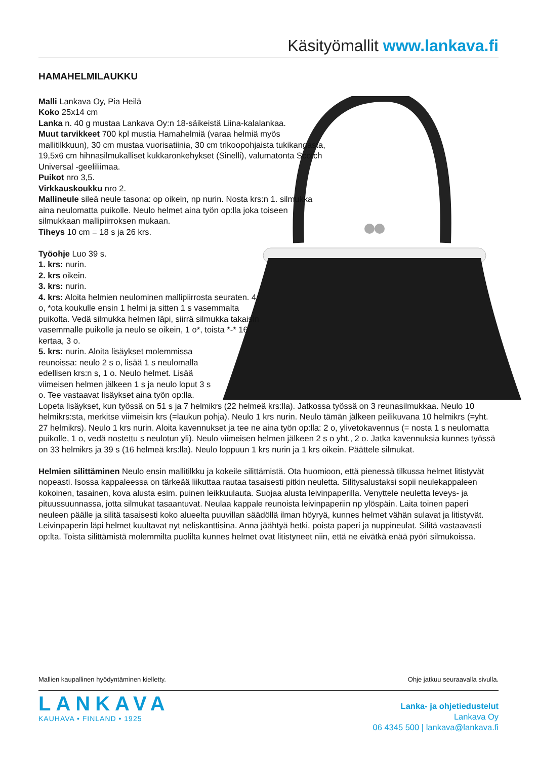Käsityömallit www.lankava.fi
HAMAHELMILAUKKU
Malli Lankava Oy, Pia Heilä
Koko 25x14 cm
Lanka n. 40 g mustaa Lankava Oy:n 18-säikeistä Liina-kalalankaa.
Muut tarvikkeet 700 kpl mustia Hamahelmiä (varaa helmiä myös mallitilkkuun), 30 cm mustaa vuorisatiinia, 30 cm trikoopohjaista tukikangasta, 19,5x6 cm hihnasilmukalliset kukkaronkehykset (Sinelli), valumatonta Scotch Universal -geeliliimaa.
Puikot nro 3,5.
Virkkauskoukku nro 2.
Mallineule sileä neule tasona: op oikein, np nurin. Nosta krs:n 1. silmukka aina neulomatta puikolle. Neulo helmet aina työn op:lla joka toiseen silmukkaan mallipiirroksen mukaan.
Tiheys 10 cm = 18 s ja 26 krs.
Työohje Luo 39 s.
1. krs: nurin.
2. krs oikein.
3. krs: nurin.
4. krs: Aloita helmien neulominen mallipiirrosta seuraten. 4 o, *ota koukulle ensin 1 helmi ja sitten 1 s vasemmalta puikolta. Vedä silmukka helmen läpi, siirrä silmukka takaisin vasemmalle puikolle ja neulo se oikein, 1 o*, toista *-* 16 kertaa, 3 o.
5. krs: nurin. Aloita lisäykset molemmissa reunoissa: neulo 2 s o, lisää 1 s neulomalla edellisen krs:n s, 1 o. Neulo helmet. Lisää viimeisen helmen jälkeen 1 s ja neulo loput 3 s o. Tee vastaavat lisäykset aina työn op:lla. Lopeta lisäykset, kun työssä on 51 s ja 7 helmikrs (22 helmeä krs:lla). Jatkossa työssä on 3 reunasilmukkaa. Neulo 10 helmikrs:sta, merkitse viimeisin krs (=laukun pohja). Neulo 1 krs nurin. Neulo tämän jälkeen peilikuvana 10 helmikrs (=yht. 27 helmikrs). Neulo 1 krs nurin. Aloita kavennukset ja tee ne aina työn op:lla: 2 o, ylivetokavennus (= nosta 1 s neulomatta puikolle, 1 o, vedä nostettu s neulotun yli). Neulo viimeisen helmen jälkeen 2 s o yht., 2 o. Jatka kavennuksia kunnes työssä on 33 helmikrs ja 39 s (16 helmeä krs:lla). Neulo loppuun 1 krs nurin ja 1 krs oikein. Päättele silmukat.
Helmien silittäminen Neulo ensin mallitilkku ja kokeile silittämistä. Ota huomioon, että pienessä tilkussa helmet litistyvät nopeasti. Isossa kappaleessa on tärkeää liikuttaa rautaa tasaisesti pitkin neuletta. Silitysalustaksi sopii neulekappaleen kokoinen, tasainen, kova alusta esim. puinen leikkuulauta. Suojaa alusta leivinpaperilla. Venyttele neuletta leveys- ja pituussuunnassa, jotta silmukat tasaantuvat. Neulaa kappale reunoista leivinpaperiin np ylöspäin. Laita toinen paperi neuleen päälle ja silitä tasaisesti koko alueelta puuvillan säädöllä ilman höyryä, kunnes helmet vähän sulavat ja litistyvät. Leivinpaperin läpi helmet kuultavat nyt neliskanttisina. Anna jäähtyä hetki, poista paperi ja nuppineulat. Silitä vastaavasti op:lta. Toista silittämistä molemmilta puolilta kunnes helmet ovat litistyneet niin, että ne eivätkä enää pyöri silmukoissa.
Mallien kaupallinen hyödyntäminen kielletty. Ohje jatkuu seuraavalla sivulla.
LANKAVA
KAUHAVA • FINLAND • 1925
Lanka- ja ohjetiedustelut
Lankava Oy
06 4345 500 | lankava@lankava.fi